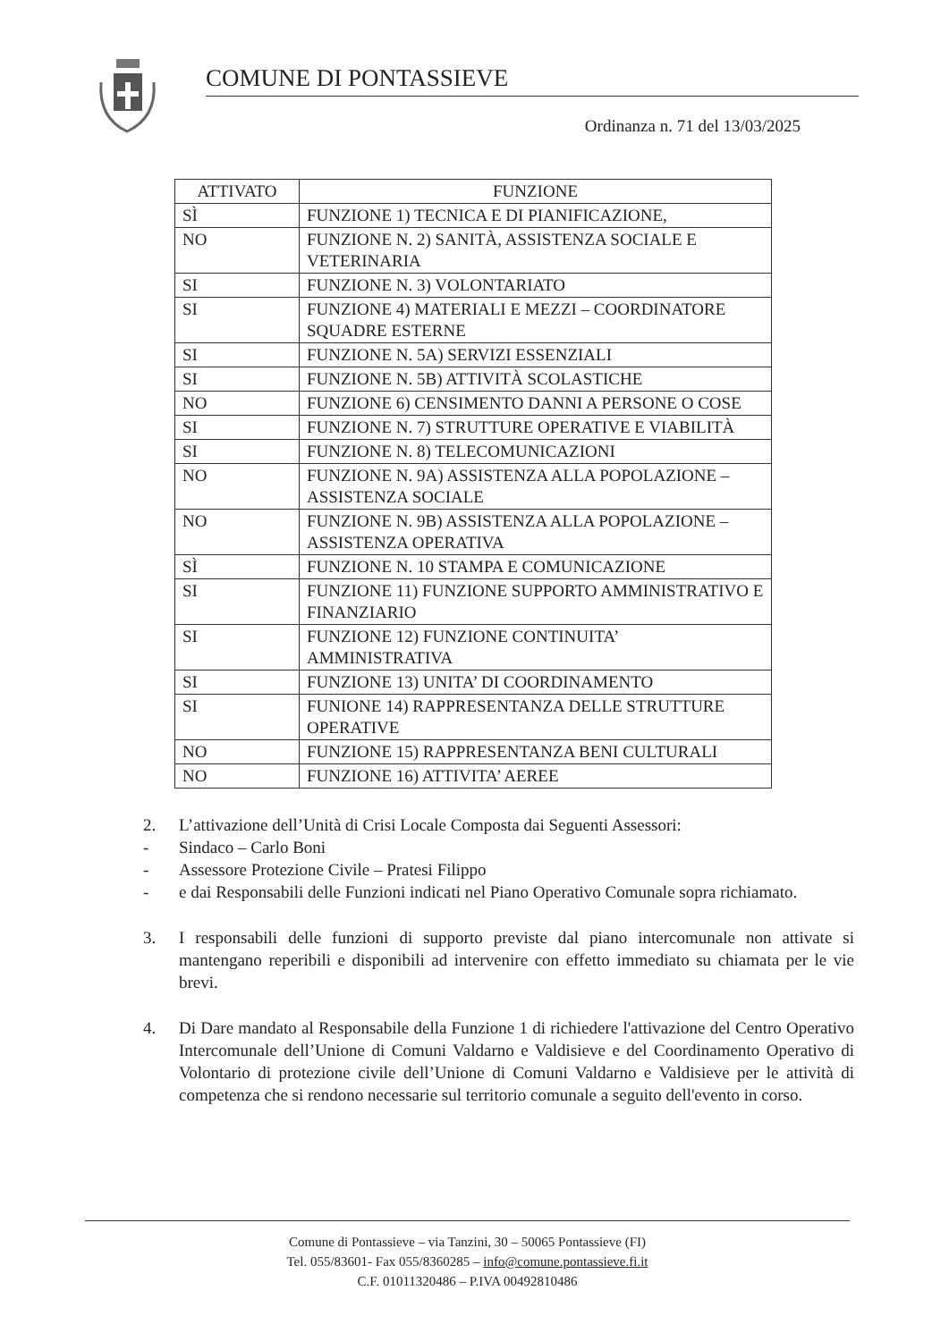COMUNE DI PONTASSIEVE
Ordinanza n. 71 del 13/03/2025
| ATTIVATO | FUNZIONE |
| --- | --- |
| SÌ | FUNZIONE 1) TECNICA E DI PIANIFICAZIONE, |
| NO | FUNZIONE N. 2) SANITÀ, ASSISTENZA SOCIALE E VETERINARIA |
| SI | FUNZIONE N. 3) VOLONTARIATO |
| SI | FUNZIONE 4) MATERIALI E MEZZI – COORDINATORE SQUADRE ESTERNE |
| SI | FUNZIONE N. 5A) SERVIZI ESSENZIALI |
| SI | FUNZIONE N. 5B) ATTIVITÀ SCOLASTICHE |
| NO | FUNZIONE 6) CENSIMENTO DANNI A PERSONE O COSE |
| SI | FUNZIONE N. 7) STRUTTURE OPERATIVE E VIABILITÀ |
| SI | FUNZIONE N. 8) TELECOMUNICAZIONI |
| NO | FUNZIONE N. 9A) ASSISTENZA ALLA POPOLAZIONE – ASSISTENZA SOCIALE |
| NO | FUNZIONE N. 9B) ASSISTENZA ALLA POPOLAZIONE – ASSISTENZA OPERATIVA |
| SÌ | FUNZIONE N. 10 STAMPA E COMUNICAZIONE |
| SI | FUNZIONE 11) FUNZIONE SUPPORTO AMMINISTRATIVO E FINANZIARIO |
| SI | FUNZIONE 12) FUNZIONE CONTINUITA’ AMMINISTRATIVA |
| SI | FUNZIONE 13) UNITA’ DI COORDINAMENTO |
| SI | FUNIONE 14) RAPPRESENTANZA DELLE STRUTTURE OPERATIVE |
| NO | FUNZIONE 15) RAPPRESENTANZA BENI CULTURALI |
| NO | FUNZIONE 16) ATTIVITA’ AEREE |
2. L’attivazione dell’Unità di Crisi Locale Composta dai Seguenti Assessori:
- Sindaco – Carlo Boni
- Assessore Protezione Civile – Pratesi Filippo
- e dai Responsabili delle Funzioni indicati nel Piano Operativo Comunale sopra richiamato.
3. I responsabili delle funzioni di supporto previste dal piano intercomunale non attivate si mantengano reperibili e disponibili ad intervenire con effetto immediato su chiamata per le vie brevi.
4. Di Dare mandato al Responsabile della Funzione 1 di richiedere l'attivazione del Centro Operativo Intercomunale dell’Unione di Comuni Valdarno e Valdisieve e del Coordinamento Operativo di Volontario di protezione civile dell’Unione di Comuni Valdarno e Valdisieve per le attività di competenza che si rendono necessarie sul territorio comunale a seguito dell'evento in corso.
Comune di Pontassieve – via Tanzini, 30 – 50065 Pontassieve (FI)
Tel. 055/83601- Fax 055/8360285 – info@comune.pontassieve.fi.it
C.F. 01011320486 – P.IVA 00492810486